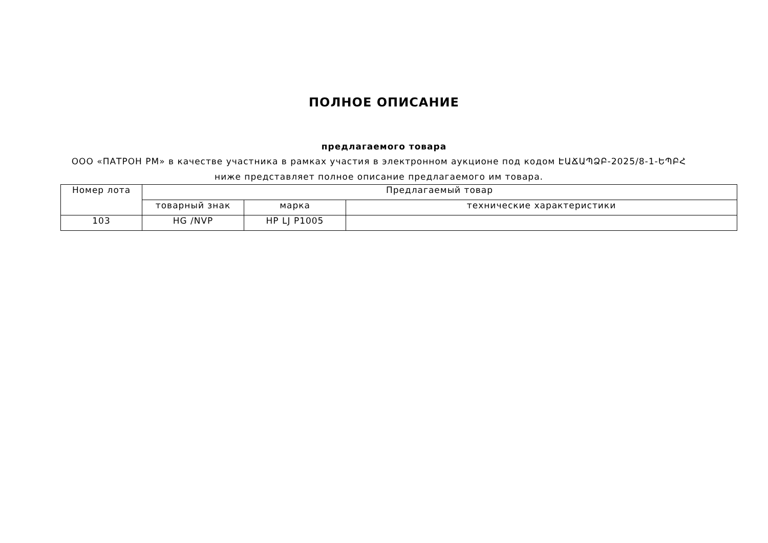ПОЛНОЕ ОПИСАНИЕ
предлагаемого товара
ООО «ПАТРОН РМ» в качестве участника в рамках участия в электронном аукционе под кодом ԷԱՃԱՊՁԲ-2025/8-1-ԵՊԲՀ ниже представляет полное описание предлагаемого им товара.
| Номер лота | Предлагаемый товар | | |
| --- | --- | --- | --- |
| | товарный знак | марка | технические характеристики |
| 103 | HG /NVP | HP LJ P1005 | |